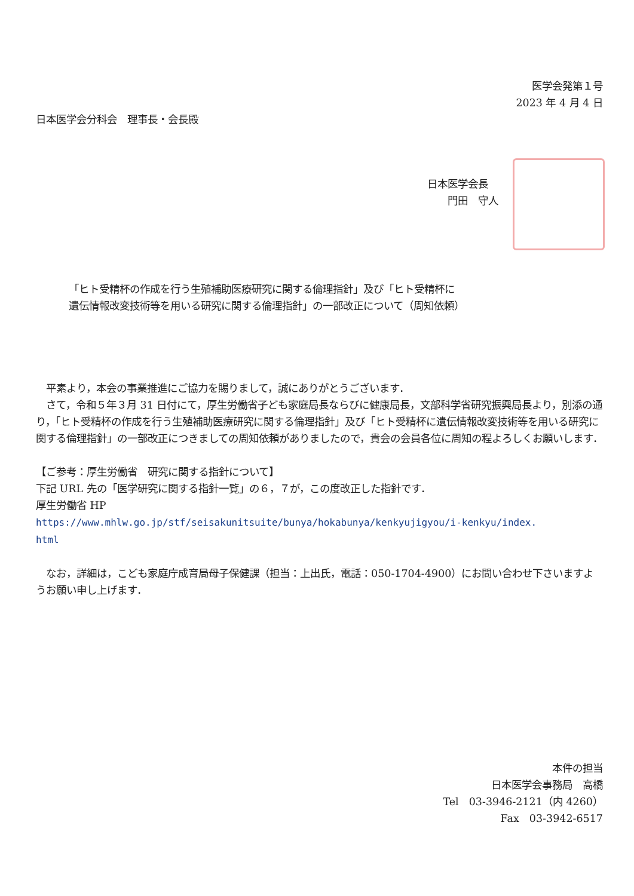医学会発第１号
2023 年 4 月 4 日
日本医学会分科会　理事長・会長殿
日本医学会長
　　門田　守人
「ヒト受精杯の作成を行う生殖補助医療研究に関する倫理指針」及び「ヒト受精杯に
遺伝情報改変技術等を用いる研究に関する倫理指針」の一部改正について（周知依頼）
　平素より，本会の事業推進にご協力を賜りまして，誠にありがとうございます．
　さて，令和５年３月 31 日付にて，厚生労働省子ども家庭局長ならびに健康局長，文部科学省研究振興局長より，別添の通り，「ヒト受精杯の作成を行う生殖補助医療研究に関する倫理指針」及び「ヒト受精杯に遺伝情報改変技術等を用いる研究に関する倫理指針」の一部改正につきましての周知依頼がありましたので，貴会の会員各位に周知の程よろしくお願いします．
【ご参考：厚生労働省　研究に関する指針について】
下記 URL 先の「医学研究に関する指針一覧」の６，７が，この度改正した指針です．
厚生労働省 HP
https://www.mhlw.go.jp/stf/seisakunitsuite/bunya/hokabunya/kenkyujigyou/i-kenkyu/index.
html
　なお，詳細は，こども家庭庁成育局母子保健課（担当：上出氏，電話：050-1704-4900）にお問い合わせ下さいますようお願い申し上げます．
本件の担当
日本医学会事務局　高橋
Tel　03-3946-2121（内 4260）
Fax　03-3942-6517